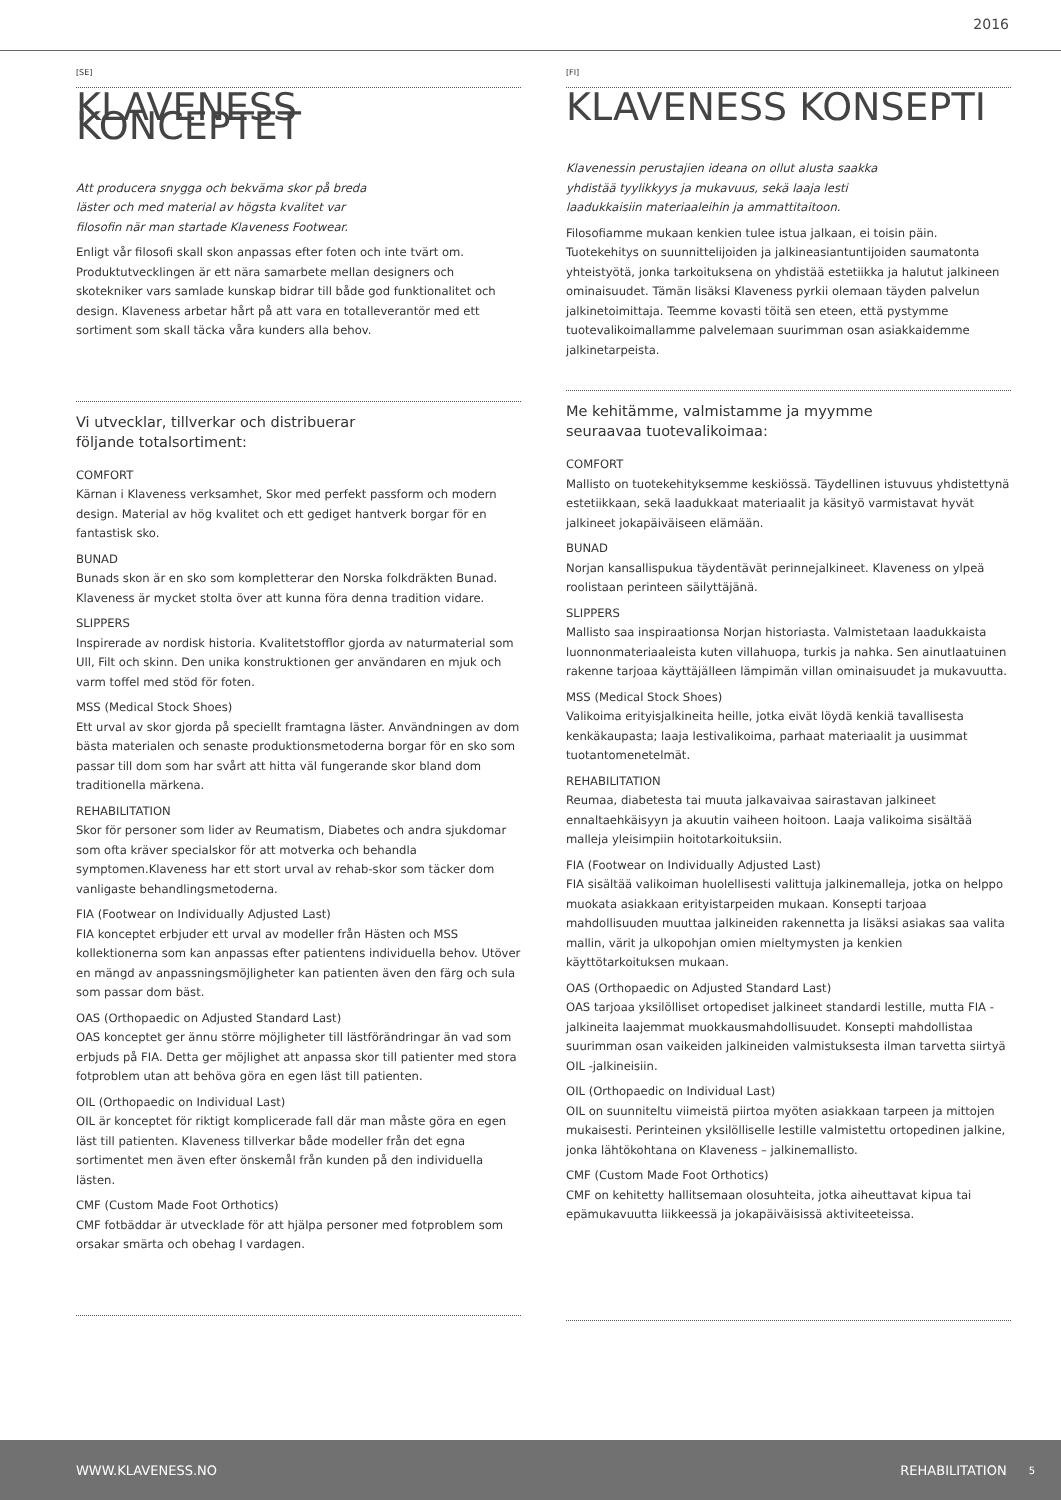2016
[SE]
KLAVENESS KONCEPTET
Att producera snygga och bekväma skor på breda
läster och med material av högsta kvalitet var
filosofin när man startade Klaveness Footwear.
Enligt vår filosofi skall skon anpassas efter foten och inte tvärt om. Produktutvecklingen är ett nära samarbete mellan designers och skotekniker vars samlade kunskap bidrar till både god funktionalitet och design. Klaveness arbetar hårt på att vara en totalleverantör med ett sortiment som skall täcka våra kunders alla behov.
Vi utvecklar, tillverkar och distribuerar
följande totalsortiment:
COMFORT
Kärnan i Klaveness verksamhet, Skor med perfekt passform och modern design. Material av hög kvalitet och ett gediget hantverk borgar för en fantastisk sko.
BUNAD
Bunads skon är en sko som kompletterar den Norska folkdräkten Bunad. Klaveness är mycket stolta över att kunna föra denna tradition vidare.
SLIPPERS
Inspirerade av nordisk historia. Kvalitetstofflor gjorda av naturmaterial som Ull, Filt och skinn. Den unika konstruktionen ger användaren en mjuk och varm toffel med stöd för foten.
MSS (Medical Stock Shoes)
Ett urval av skor gjorda på speciellt framtagna läster. Användningen av dom bästa materialen och senaste produktionsmetoderna borgar för en sko som passar till dom som har svårt att hitta väl fungerande skor bland dom traditionella märkena.
REHABILITATION
Skor för personer som lider av Reumatism, Diabetes och andra sjukdomar som ofta kräver specialskor för att motverka och behandla symptomen.Klaveness har ett stort urval av rehab-skor som täcker dom vanligaste behandlingsmetoderna.
FIA (Footwear on Individually Adjusted Last)
FIA konceptet erbjuder ett urval av modeller från Hästen och MSS kollektionerna som kan anpassas efter patientens individuella behov. Utöver en mängd av anpassningsmöjligheter kan patienten även den färg och sula som passar dom bäst.
OAS (Orthopaedic on Adjusted Standard Last)
OAS konceptet ger ännu större möjligheter till lästförändringar än vad som erbjuds på FIA. Detta ger möjlighet att anpassa skor till patienter med stora fotproblem utan att behöva göra en egen läst till patienten.
OIL (Orthopaedic on Individual Last)
OIL är konceptet för riktigt komplicerade fall där man måste göra en egen läst till patienten. Klaveness tillverkar både modeller från det egna sortimentet men även efter önskemål från kunden på den individuella lästen.
CMF (Custom Made Foot Orthotics)
CMF fotbäddar är utvecklade för att hjälpa personer med fotproblem som orsakar smärta och obehag I vardagen.
[FI]
KLAVENESS KONSEPTI
Klavenessin perustajien ideana on ollut alusta saakka
yhdistää tyylikkyys ja mukavuus, sekä laaja lesti
laadukkaisiin materiaaleihin ja ammattitaitoon.
Filosofiamme mukaan kenkien tulee istua jalkaan, ei toisin päin. Tuotekehitys on suunnittelijoiden ja jalkineasiantuntijoiden saumatonta yhteistyötä, jonka tarkoituksena on yhdistää estetiikka ja halutut jalkineen ominaisuudet. Tämän lisäksi Klaveness pyrkii olemaan täyden palvelun jalkinetoimittaja. Teemme kovasti töitä sen eteen, että pystymme tuotevalikoimallamme palvelemaan suurimman osan asiakkaidemme jalkinetarpeista.
Me kehitämme, valmistamme ja myymme
seuraavaa tuotevalikoimaa:
COMFORT
Mallisto on tuotekehityksemme keskiössä. Täydellinen istuvuus yhdistettynä estetiikkaan, sekä laadukkaat materiaalit ja käsityö varmistavat hyvät jalkineet jokapäiväiseen elämään.
BUNAD
Norjan kansallispukua täydentävät perinnejalkineet. Klaveness on ylpeä roolistaan perinteen säilyttäjänä.
SLIPPERS
Mallisto saa inspiraationsa Norjan historiasta. Valmistetaan laadukkaista luonnonmateriaaleista kuten villahuopa, turkis ja nahka. Sen ainutlaatuinen rakenne tarjoaa käyttäjälleen lämpimän villan ominaisuudet ja mukavuutta.
MSS (Medical Stock Shoes)
Valikoima erityisjalkineita heille, jotka eivät löydä kenkiä tavallisesta kenkäkaupasta; laaja lestivalikoima, parhaat materiaalit ja uusimmat tuotantomenetelmät.
REHABILITATION
Reumaa, diabetesta tai muuta jalkavaivaa sairastavan jalkineet ennaltaehkäisyyn ja akuutin vaiheen hoitoon. Laaja valikoima sisältää malleja yleisimpiin hoitotarkoituksiin.
FIA (Footwear on Individually Adjusted Last)
FIA sisältää valikoiman huolellisesti valittuja jalkinemalleja, jotka on helppo muokata asiakkaan erityistarpeiden mukaan. Konsepti tarjoaa mahdollisuuden muuttaa jalkineiden rakennetta ja lisäksi asiakas saa valita mallin, värit ja ulkopohjan omien mieltymysten ja kenkien käyttötarkoituksen mukaan.
OAS (Orthopaedic on Adjusted Standard Last)
OAS tarjoaa yksilölliset ortopediset jalkineet standardi lestille, mutta FIA -jalkineita laajemmat muokkausmahdollisuudet. Konsepti mahdollistaa suurimman osan vaikeiden jalkineiden valmistuksesta ilman tarvetta siirtyä OIL -jalkineisiin.
OIL (Orthopaedic on Individual Last)
OIL on suunniteltu viimeistä piirtoa myöten asiakkaan tarpeen ja mittojen mukaisesti. Perinteinen yksilölliselle lestille valmistettu ortopedinen jalkine, jonka lähtökohtana on Klaveness – jalkinemallisto.
CMF (Custom Made Foot Orthotics)
CMF on kehitetty hallitsemaan olosuhteita, jotka aiheuttavat kipua tai epämukavuutta liikkeessä ja jokapäiväisissä aktiviteeteissa.
WWW.KLAVENESS.NO REHABILITATION 5